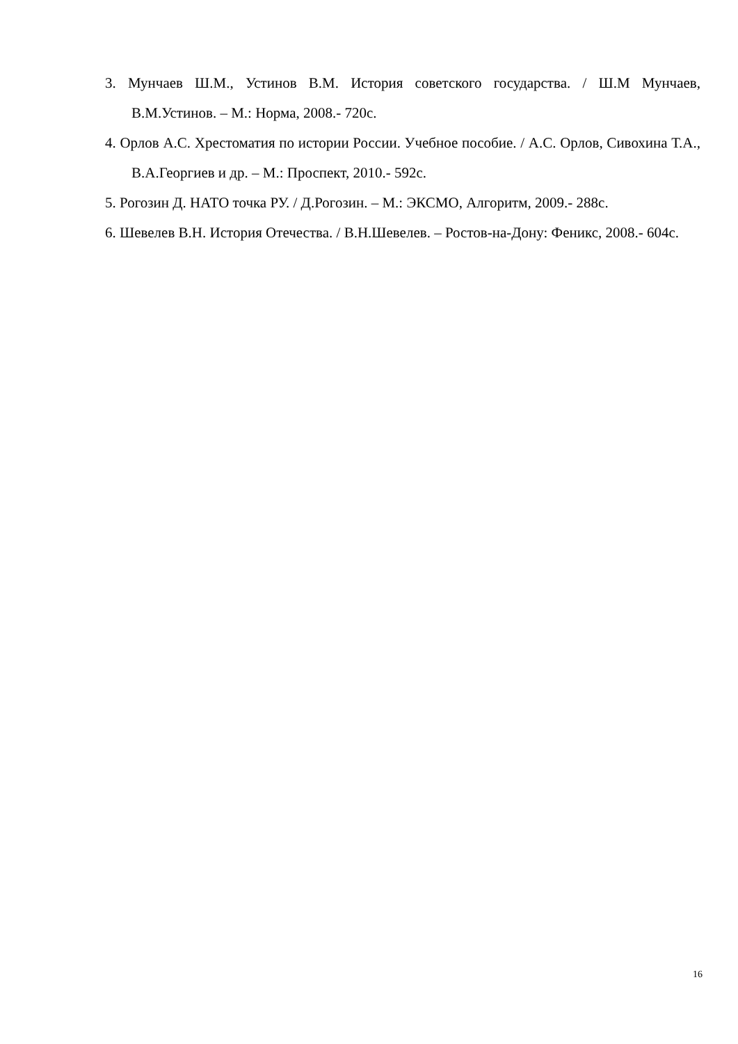3. Мунчаев Ш.М., Устинов В.М. История советского государства. / Ш.М Мунчаев, В.М.Устинов. – М.: Норма, 2008.- 720с.
4. Орлов А.С. Хрестоматия по истории России. Учебное пособие. / А.С. Орлов, Сивохина Т.А., В.А.Георгиев и др. – М.: Проспект, 2010.- 592с.
5. Рогозин Д. НАТО точка РУ. / Д.Рогозин. – М.: ЭКСМО, Алгоритм, 2009.- 288с.
6. Шевелев В.Н. История Отечества. / В.Н.Шевелев. – Ростов-на-Дону: Феникс, 2008.- 604с.
16